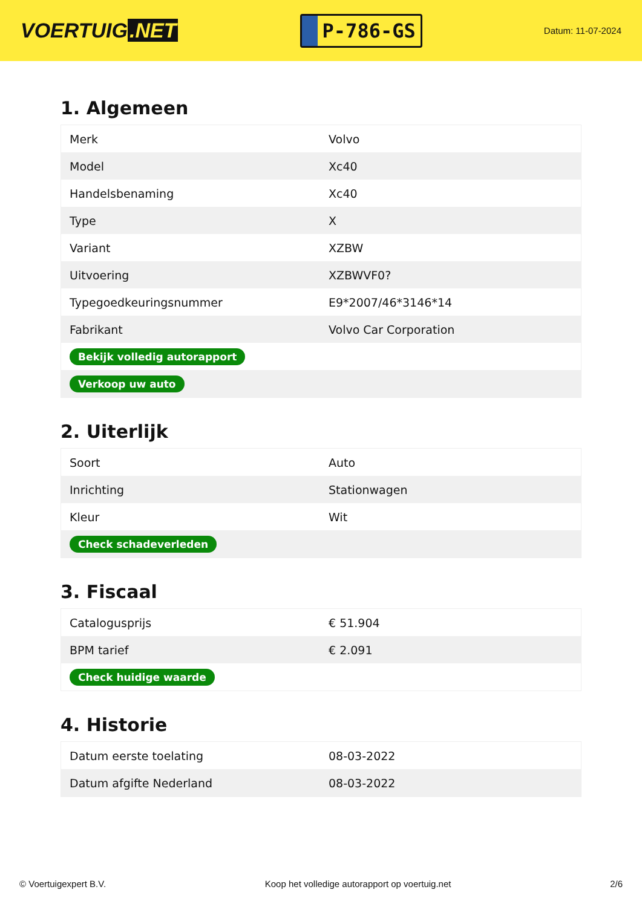VOERTUIG.NET
P-786-GS
Datum: 11-07-2024
1. Algemeen
| Merk | Volvo |
| Model | Xc40 |
| Handelsbenaming | Xc40 |
| Type | X |
| Variant | XZBW |
| Uitvoering | XZBWVF0? |
| Typegoedkeuringsnummer | E9*2007/46*3146*14 |
| Fabrikant | Volvo Car Corporation |
| Bekijk volledig autorapport | |
| Verkoop uw auto | |
2. Uiterlijk
| Soort | Auto |
| Inrichting | Stationwagen |
| Kleur | Wit |
| Check schadeverleden | |
3. Fiscaal
| Catalogusprijs | € 51.904 |
| BPM tarief | € 2.091 |
| Check huidige waarde | |
4. Historie
| Datum eerste toelating | 08-03-2022 |
| Datum afgifte Nederland | 08-03-2022 |
© Voertuigexpert B.V. Koop het volledige autorapport op voertuig.net 2/6